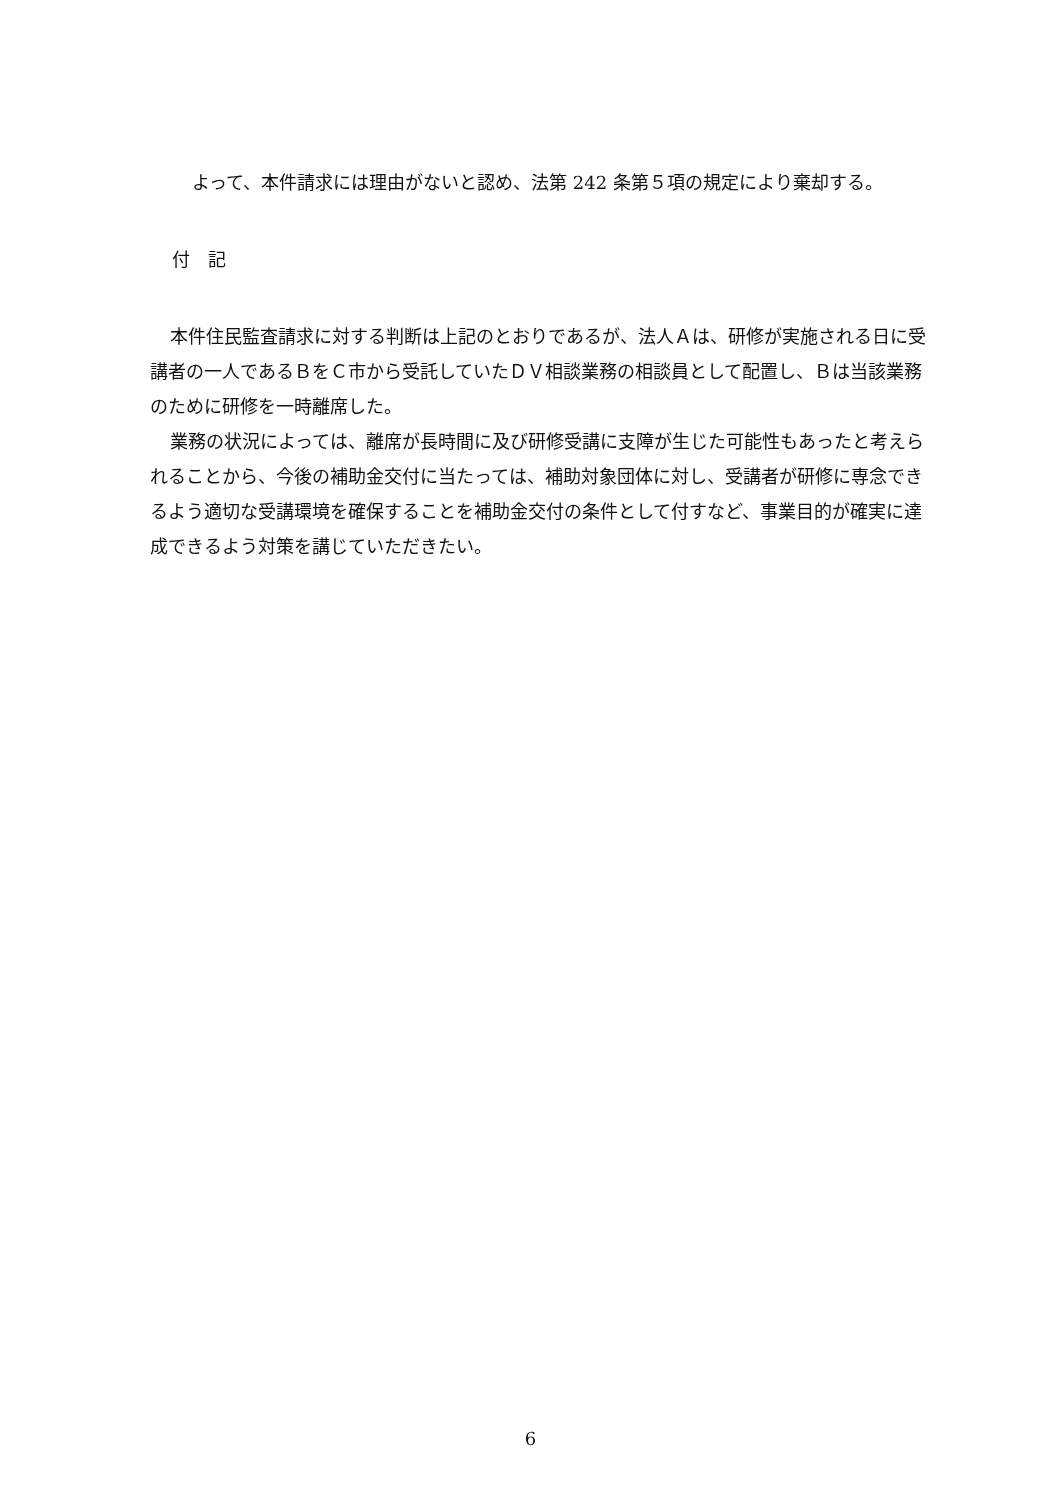よって、本件請求には理由がないと認め、法第 242 条第５項の規定により棄却する。
付　記
本件住民監査請求に対する判断は上記のとおりであるが、法人Ａは、研修が実施される日に受講者の一人であるＢをＣ市から受託していたＤＶ相談業務の相談員として配置し、Ｂは当該業務のために研修を一時離席した。
業務の状況によっては、離席が長時間に及び研修受講に支障が生じた可能性もあったと考えられることから、今後の補助金交付に当たっては、補助対象団体に対し、受講者が研修に専念できるよう適切な受講環境を確保することを補助金交付の条件として付すなど、事業目的が確実に達成できるよう対策を講じていただきたい。
6